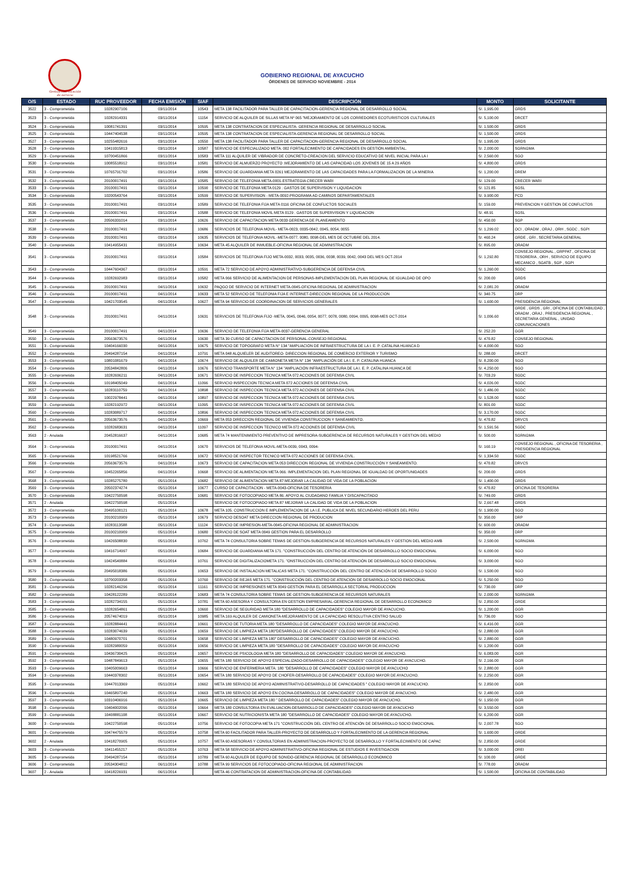Gestión con vocación de servicio
GOBIERNO REGIONAL DE AYACUCHO
ÓRDENES DE SERVICIO NOVIEMBRE - 2014
| O/S | ESTADO | RUC PROVEEDOR | FECHA EMISIÓN | SIAF | DESCRIPCIÓN | MONTO | SOLICITANTE |
| --- | --- | --- | --- | --- | --- | --- | --- |
| 3522 | 3 - Comprometida | 10282907106 | 03/11/2014 | 10543 | META 138 FACILITADOR PARA TALLER DE CAPACITACION-GERENCIA REGIONAL DE DESARROLLO SOCIAL | S/. 1,995.00 | GRDS |
| 3523 | 3 - Comprometida | 10282914331 | 03/11/2014 | 11154 | SERVICIO DE ALQUILER DE SILLAS META Nº 065 "MEJORAMIENTO DE LOS CORREDORES ECOTURISTICOS CULTURALES | S/. 5,100.00 | DRCET |
| 3524 | 3 - Comprometida | 10081741391 | 03/11/2014 | 10595 | META 138 CONTRATACION DE ESPECIALISTA- GERENCIA REGIONAL DE DESARROLLO SOCIAL | S/. 1,500.00 | GRDS |
| 3525 | 3 - Comprometida | 10447404538 | 03/11/2014 | 10595 | META 138 CONTRATACION DE ESPECIALISTA-GERENCIA REGIONAL DE DESARROLLO SOCIAL | S/. 1,500.00 | GRDS |
| 3527 | 3 - Comprometida | 10255482616 | 03/11/2014 | 10550 | META 138 FACILITADOR PARA TALLER DE CAPACITACION-GERENCIA REGIONAL DE DESARROLLO SOCIAL | S/. 1,995.00 | GRDS |
| 3528 | 3 - Comprometida | 10419315813 | 03/11/2014 | 10587 | SERVICIO DE ESPECIALIZADO META: 002 FORTALECIMIENTO DE CAPACIDADES EN GESTIÓN AMBIENTAL. | S/. 2,000.00 | SGRNGMA |
| 3529 | 3 - Comprometida | 10700451866 | 03/11/2014 | 10583 | META 111 ALQUILER DE VIBRADOR DE CONCRETO-CREACION DEL SERVICIO EDUCATIVO DE NIVEL INICIAL PARA LA I | S/. 2,560.00 | SGO |
| 3530 | 3 - Comprometida | 10085518912 | 03/11/2014 | 10581 | SERVICIO DE ALMUERZO PROYECTO :MEJORAMIENTO DE LAS CAPACIDAD LOS JOVENES DE 15 A 29 AÑOS | S/. 4,800.00 | GRDS |
| 3531 | 3 - Comprometida | 10765791702 | 03/11/2014 | 10586 | SERVICIO DE GUARDIANIA META 0261 MEJORAMIENTO DE LAS CAPACIDADES PARA LA FORMALIZACION DE LA MINERIA | S/. 1,200.00 | DREM |
| 3532 | 3 - Comprometida | 20100017491 | 03/11/2014 | 10585 | SERVICIO DE TELEFONIA META-0001-ESTRATEGIA CRECER WARI | S/. 129.00 | CRECER WARI |
| 3533 | 3 - Comprometida | 20100017491 | 03/11/2014 | 10590 | SERVICIO DE TELEFONIA META 0129 : GASTOS DE SUPERVISION Y LIQUIDACION | S/. 121.85 | SGSL |
| 3534 | 3 - Comprometida | 10200543764 | 03/11/2014 | 10599 | SERVICIO DE SUPERVISION - META-0092-PROGRAMA AD CAMINOS DEPARTAMENTALES | S/. 9,900.00 | PCD |
| 3535 | 3 - Comprometida | 20100017491 | 03/11/2014 | 10589 | SERVICIO DE TELEFONIA FIJA META 0116 OFICINA DE CONFLICTOS SOCIALES | S/. 159.00 | PREVENCION Y GESTION DE CONFLICTOS |
| 3536 | 3 - Comprometida | 20100017491 | 03/11/2014 | 10588 | SERVICIO DE TELEFONIA MOVIL META 0129 : GASTOS DE SUPERVISION Y LIQUIDACION | S/. 48.91 | SGSL |
| 3537 | 3 - Comprometida | 20506331014 | 03/11/2014 | 10626 | SERVICIO DE CAPACITACION META 0033 GERENCIA DE PLANEAMIENTO | S/. 450.00 | SGP |
| 3538 | 3 - Comprometida | 20100017491 | 03/11/2014 | 10686 | SERVICIOS DE TELEFONIA MOVIL- META-0023, 0035-0042, 0045, 0054, 0055 | S/. 1,299.02 | OCI , ORADM , ORAJ , ORH , SGDC , SGPI |
| 3539 | 3 - Comprometida | 20100017491 | 03/11/2014 | 10635 | SERVICIOS DE TELEFONIA MOVIL -META-0077, 0080, 0098-DEL MES DE OCTUBRE DEL 2014. | S/. 460.24 | GRDE , GRI , SECRETARIA GENERAL |
| 3540 | 3 - Comprometida | 10414955431 | 03/11/2014 | 10634 | META 45 ALQUILER DE INMUEBLE-OFICINA REGIONAL DE ADMINISTRACION | S/. 895.00 | ORADM |
| 3541 | 3 - Comprometida | 20100017491 | 03/11/2014 | 10584 | SERVICIOS DE TELEFONIA FIJO META-0032, 0033, 0035, 0036, 0038, 0039, 0042, 0043 DEL MES OCT-2014 | S/. 1,292.80 | CONSEJO REGIONAL , GRPPAT , OFICINA DE TESORERIA , ORH , SERVICIO DE EQUIPO MECANICO , SGATB , SGP , SGPI |
| 3543 | 3 - Comprometida | 10447604367 | 03/11/2014 | 10591 | META 72 SERVICIO DE APOYO ADMINISTRATIVO-SUBGERENCIA DE DEFENSA CIVIL | S/. 1,260.00 | SGDC |
| 3544 | 3 - Comprometida | 10282692983 | 03/11/2014 | 10582 | META 066 SERVICIO DE ALIMENTACION DE PERSONAS-IMPLEMENTACION DEL PLAN REGIONAL DE IGUALDAD DE OPO | S/. 200.00 | GRDS |
| 3545 | 3 - Comprometida | 20100017491 | 04/11/2014 | 10632 | PAQGO DE SERVICIO DE INTERNET META-0045-OFICINA REGIONAL DE ADMINISTRACION | S/. 2,081.20 | ORADM |
| 3546 | 3 - Comprometida | 20100017491 | 04/11/2014 | 10633 | META 52 SERVICIO DE TELEFONIA FIJA E INTERNET-DIRECCION REGIONAL DE LA PRODUCCION | S/. 340.75 | DRP |
| 3547 | 3 - Comprometida | 10421703545 | 04/11/2014 | 10627 | META 94 SERVICIO DE COORDINACION DE SERVICIOS GENERALES | S/. 1,600.00 | PRESIDENCIA REGIONAL |
| 3548 | 3 - Comprometida | 20100017491 | 04/11/2014 | 10631 | SERVICIOS DE TELEFONIA FIJO -META, 0045, 0046, 0054, 0077, 0078, 0080, 0094, 0095, 0098-MES OCT-2014 | S/. 1,006.60 | GRDE , GRDS , GRI , OFICINA DE CONTABILIDAD , ORADM , ORAJ , PRESIDENCIA REGIONAL , SECRETARIA GENERAL , UNIDAD COMUNICACIONES |
| 3549 | 3 - Comprometida | 20100017491 | 04/11/2014 | 10636 | SERVICIO DE TELEFONIA FIJA META-0037-GERENCIA GENERAL | S/. 252.20 | GGR |
| 3550 | 3 - Comprometida | 20563673576 | 04/11/2014 | 10630 | META 39 CURSO DE CAPACITACION DE PERSONAL-CONSEJO REGIONAL | S/. 470.82 | CONSEJO REGIONAL |
| 3551 | 3 - Comprometida | 10404166030 | 04/11/2014 | 10675 | SERVICIO DE TOPOGRAFO META N° 134 "AMPLIACIÓN DE INFRAESTRUCTURA DE LA I. E. P. CATALINA HUANCA D | S/. 4,000.00 | SGO |
| 3552 | 3 - Comprometida | 20494287154 | 04/11/2014 | 10791 | META 048 ALQUIELER DE AUDITOREO- DIRECCION REGIONAL DE COMERCIO EXTERIOR Y TURISMO | S/. 288.00 | DRCET |
| 3553 | 3 - Comprometida | 10801081679 | 04/11/2014 | 10674 | SERVICIO DE ALQUILER DE CAMIONETA META N° 134 "AMPLIACIÓN DE LA I. E. P. CATALINA HUANCA | S/. 8,200.00 | SGO |
| 3554 | 3 - Comprometida | 20534842806 | 04/11/2014 | 10676 | SERVICIO TRANSPORTE META N° 134 "AMPLIACIÓN INFRAESTRUCTURA DE LA I. E. P. CATALINA HUANCA DE | S/. 4,250.00 | SGO |
| 3555 | 3 - Comprometida | 10282606211 | 04/11/2014 | 10671 | SERVICIO DE INSPECCION TECNICA META 072 ACCIONES DE DEFENSA CIVIL | S/. 703.29 | SGDC |
| 3556 | 3 - Comprometida | 10198405049 | 04/11/2014 | 11096 | SERVICIO INSPECCION TECNICA META 072 ACCIONES DE DEFENSA CIVIL | S/. 4,026.00 | SGDC |
| 3557 | 3 - Comprometida | 10283110759 | 04/11/2014 | 10898 | SERVICIO DE INSPECCION TECNICA META 072 ACCIONES DE DEFENSA CIVIL | S/. 1,486.00 | SGDC |
| 3558 | 3 - Comprometida | 10022978441 | 04/11/2014 | 10897 | SERVICIO DE INSPECCION TECNICA META 072 ACCIONES DE DEFENSA CIVIL | S/. 1,528.00 | SGDC |
| 3559 | 3 - Comprometida | 10282192972 | 04/11/2014 | 11095 | SERVICIO DE INSPECCION TECNICA META 072 ACCIONES DE DEFENSA CIVIL | S/. 801.00 | SGDC |
| 3560 | 3 - Comprometida | 10283089717 | 04/11/2014 | 10896 | SERVICIO DE INSPECCION TECNICA META 072 ACCIONES DE DEFENSA CIVIL | S/. 3,170.00 | SGDC |
| 3561 | 3 - Comprometida | 20563673576 | 04/11/2014 | 10669 | META 053 DIRECCION REGIONAL DE VIVIENDA CONSTRUCCION Y SANEAMIENTO. | S/. 470.82 | DRVCS |
| 3562 | 3 - Comprometida | 10282683631 | 04/11/2014 | 11097 | SERVICIO DE INSPECCION TECNICO META 072 ACCIONES DE DEFENSA CIVIL | S/. 1,591.56 | SGDC |
| 3563 | 2 - Anulada | 20452816637 | 04/11/2014 | 10685 | META 74 MANTENIMIENTO PREVENTIVO DE IMPRESORA-SUBGERENCIA DE RECURSOS NATURALES Y GESTION DEL MEDIO | S/. 500.00 | SGRNGMA |
| 3564 | 3 - Comprometida | 20100017491 | 04/11/2014 | 10670 | SERVICIOS DE TELEFONIA MOVIL-META-0039, 0043, 0094- | S/. 160.19 | CONSEJO REGIONAL , OFICINA DE TESORERIA , PRESIDENCIA REGIONAL |
| 3565 | 3 - Comprometida | 10198521766 | 04/11/2014 | 10672 | SERVICIO DE INSPECTOR TECNICO META 072 ACCIONES DE DEFENSA CIVIL. | S/. 1,334.50 | SGDC |
| 3566 | 3 - Comprometida | 20563673576 | 04/11/2014 | 10673 | SERVICIO DE CAPACITACION META 053 DIRECCION REGIONAL DE VIVIENDA CONSTRUCCIÓN Y SANEAMIENTO. | S/. 470.82 | DRVCS |
| 3567 | 3 - Comprometida | 10452265856 | 04/11/2014 | 10668 | SERVICIO DE ALIMENTACION META 066: IMPLEMENTACION DEL PLAN REGIONAL DE IGUALDAD DE OPORTUNIDADES | S/. 200.00 | GRDS |
| 3568 | 3 - Comprometida | 10285275780 | 05/11/2014 | 10682 | SERVICIO DE ALIMENTACION META 87:MEJORAR LA CALIDAD DE VIDA DE LA POBLACION | S/. 1,400.00 | GRDS |
| 3569 | 3 - Comprometida | 20502374274 | 05/11/2014 | 10677 | CURSO DE CAPACITACION - META-0043-OFICINA DE TESORERIA | S/. 470.82 | OFICINA DE TESORERIA |
| 3570 | 3 - Comprometida | 10422750598 | 05/11/2014 | 10681 | SERVICIO DE FOTOCOPIADO META 86: APOYO AL CIUDADANO FAMILIA Y DISCAPACITADO | S/. 749.00 | GRDS |
| 3571 | 2 - Anulada | 10422750598 | 05/11/2014 | | SERVICIO DE FOTOCOPIADO META:87 MEJORAR LA CALIDAD DE VIDA DE LA POBLACION | S/. 2,667.48 | GRDS |
| 3572 | 3 - Comprometida | 20495100121 | 05/11/2014 | 10678 | META 105: CONSTRUCCION E IMPLEMENTACION DE LA I.E. PUBLICA DE NIVEL SECUNDARIO HEROES DEL PERU | S/. 1,900.00 | SGO |
| 3573 | 3 - Comprometida | 20100210909 | 05/11/2014 | 10679 | SERVICIO DESOAT META DIRECCION REGIONAL DE PRODUCION | S/. 350.00 | DRP |
| 3574 | 3 - Comprometida | 10283113588 | 05/11/2014 | 11124 | SERVICIO DE IMPRESION-META-0045-OFICINA REGIONAL DE ADMINISTRACION | S/. 600.00 | ORADM |
| 3575 | 3 - Comprometida | 20100210909 | 05/11/2014 | 10680 | SERVICIO DE SOAT META 0049 GESTION PARA EL DESARROLLO | S/. 350.00 | DRP |
| 3576 | 3 - Comprometida | 10426508830 | 05/11/2014 | 10762 | META 74 CONSULTORIA SOBRE TEMAS DE GESTION-SUBGERENCIA DE RECURSOS NATURALES Y GESTION DEL MEDIO AMB | S/. 2,500.00 | SGRNGMA |
| 3577 | 3 - Comprometida | 10416714997 | 05/11/2014 | 10684 | SERVICIO DE GUARDIANIA META 171: "CONSTRUCCIÓN DEL CENTRO DE ATENCIÓN DE DESARROLLO SOCIO EMOCIONAL | S/. 6,000.00 | SGO |
| 3578 | 3 - Comprometida | 10424540884 | 05/11/2014 | 10761 | SERVICIO DE DIGITALIZACIOMETA 171: "ONSTRUCCIÓN DEL CENTRO DE ATENCIÓN DE DESARROLLO SOCIO EMOCIONAL | S/. 3,000.00 | SGO |
| 3579 | 3 - Comprometida | 20495018386 | 05/11/2014 | 10653 | SERVICIO DE INSTALACION METALICAS META 171: "CONSTRUCCIÓN DEL CENTRO DE ATENCIÓN DE DESARROLLO SOCIO | S/. 1,500.00 | SGO |
| 3580 | 3 - Comprometida | 10700203358 | 05/11/2014 | 10760 | SERVICIO DE REJAS META 171: "CONSTRUCCIÓN DEL CENTRO DE ATENCIÓN DE DESARROLLO SOCIO EMOCIONAL | S/. 5,250.00 | SGO |
| 3581 | 3 - Comprometida | 10282146296 | 05/11/2014 | 11161 | SERVICIO DE IMPRESIONES META 0049 GESTION PARA EL DESARROLLA SECTORIAL PRODUCCION | S/. 730.00 | DRP |
| 3582 | 3 - Comprometida | 10428122289 | 05/11/2014 | 10683 | META 74 CONSULTORIA SOBRE TEMAS DE GESTION-SUBGERENCIA DE RECURSOS NATURALES | S/. 2,000.00 | SGRNGMA |
| 3583 | 3 - Comprometida | 10282734155 | 05/11/2014 | 10781 | META 60 ASESORIA Y CONSULTORIA EN GESTION EMPRESARIAL-GERENCIA REGIONAL DE DESARROLLO ECONOMICO | S/. 2,850.00 | GRDE |
| 3585 | 3 - Comprometida | 10282654861 | 05/11/2014 | 10660 | SERVICIO DE SEGURIDAD META 180 "DESARROLLO DE CAPACIDADES" COLEGIO MAYOR DE AYACUCHO. | S/. 1,200.00 | GGR |
| 3586 | 3 - Comprometida | 20574674019 | 05/11/2014 | 10985 | META:169 ALQUILER DE CAMIONETA-MEJORAMIENTO DE LA CAPACIDAD RESOLUTIVA CENTRO SALUD | S/. 736.00 | SGO |
| 3587 | 3 - Comprometida | 10282884441 | 05/11/2014 | 10661 | SERVICIO DE TUTORIA META:180 "DESARROLLO DE CAPACIDADES" COLEGIO MAYOR DE AYACUCHO. | S/. 6,416.00 | GGR |
| 3588 | 3 - Comprometida | 10283074639 | 05/11/2014 | 10659 | SERVICIO DE LIMPIEZA META 180"DESARROLLO DE CAPACIDADES" COLEGIO MAYOR DE AYACUCHO. | S/. 2,880.00 | GGR |
| 3589 | 3 - Comprometida | 10480970701 | 05/11/2014 | 10658 | SERVICIO DE LIMPIEZA META 180" DESARROLLO DE CAPACIDADES" COLEGIO MAYOR DE AYACUCHO. | S/. 2,880.00 | GGR |
| 3590 | 3 - Comprometida | 10282980059 | 05/11/2014 | 10656 | SERVICIO DE LIMPIEZA META:180 "DESARROLLO DE CAPACIDADES" COLEGIO MAYOR DE AYACUCHO | S/. 1,200.00 | GGR |
| 3591 | 3 - Comprometida | 10436730425 | 05/11/2014 | 10657 | SERVICIO DE PSICOLOGIA META 180 "DESARROLLO DE CAPACIDADES" COLEGIO MAYOR DE AYACUCHO. | S/. 6,083.00 | GGR |
| 3592 | 3 - Comprometida | 10487849613 | 05/11/2014 | 10655 | META 180 SERVICIO DE APOYO ESPECIALIZADO-DESARROLLO DE CAPACIDADES" COLEGIO MAYOR DE AYACUCHO. | S/. 2,166.00 | GGR |
| 3593 | 3 - Comprometida | 10405009663 | 05/11/2014 | 10666 | SERVICIO DE ENFERMERIA META: 180 "DESARROLLO DE CAPACIDADES" COLEGIO MAYOR DE AYACUCHO | S/. 2,880.00 | GGR |
| 3594 | 3 - Comprometida | 10440378302 | 05/11/2014 | 10654 | META 180 SERVICIO DE APOYO DE CHOFER-DESARROLLO DE CAPACIDADES" COLEGIO MAYOR DE AYACUCHO. | S/. 2,250.00 | GGR |
| 3595 | 3 - Comprometida | 10447013369 | 05/11/2014 | 10662 | META 180 SERVICIO DE APOYO ADMINISTRATIVO-DESARROLLO DE CAPACIDADES " COLEGIO MAYOR DE AYACUCHO. | S/. 2,850.00 | GGR |
| 3596 | 3 - Comprometida | 10465897240 | 05/11/2014 | 10663 | META 180 SERVICIO DE APOYO EN COCINA-DESARROLLO DE CAPACIDADES" COLEGIO MAYOR DE AYACUCHO. | S/. 2,480.00 | GGR |
| 3597 | 3 - Comprometida | 10310406916 | 05/11/2014 | 10665 | SERVICIO DE LIMPIEZA META 180 " DESARROLLO DE CAPACIDADES" COLEGIO MAYOR DE AYACUCHO. | S/. 1,950.00 | GGR |
| 3598 | 3 - Comprometida | 10404002096 | 05/11/2014 | 10664 | META 180 CONSULTORIA EN EVALUACION-DESARROLLO DE CAPACIDADES" COLEGIO MAYOR DE AYACUCHO | S/. 3,550.00 | GGR |
| 3599 | 3 - Comprometida | 10408881108 | 05/11/2014 | 10667 | SERVICIO DE NUTRICIONISTA META 180 "DESARROLLO DE CAPACIDADES" COLEGIO MAYOR DE AYACUCHO. | S/. 6,200.00 | GGR |
| 3600 | 3 - Comprometida | 10422750598 | 05/11/2014 | 10756 | SERVICIO DE FOTOCOPIA META 171 "CONSTRUCCIÓN DEL CENTRO DE ATENCIÓN DE DESARROLLO SOCIO EMOCIONAL | S/. 2,007.78 | SGO |
| 3601 | 3 - Comprometida | 10474475579 | 05/11/2014 | 10758 | META 60 FACILITADOR PARA TALLER-PROYECTO DE DESARROLLO Y FORTALECIMIENTO DE LA GERENCIA REGIONAL | S/. 1,600.00 | GRDE |
| 3602 | 2 - Anulada | 10418270905 | 05/11/2014 | 10757 | META 60 ASESORIAS Y CONSULTORIAS EN ADMINISTRACION-PROYECTO DE DESARROLLO Y FORTALECIMIENTO DE CAPAC | S/. 2,850.00 | GRDE |
| 3603 | 3 - Comprometida | 10411455217 | 05/11/2014 | 10763 | META 58 SERVICIO DE APOYO ADMINISTRATIVO-OFICINA REGIONAL DE ESTUDIOS E INVESTIGACION | S/. 3,000.00 | OREI |
| 3605 | 3 - Comprometida | 20494287154 | 05/11/2014 | 10789 | META 60 ALQUILER DE EQUIPO DE SONIDO-GERENCIA REGIONAL DE DESARROLLO ECONOMICO | S/. 100.00 | GRDE |
| 3606 | 3 - Comprometida | 20534304812 | 06/11/2014 | 10788 | META 99 SERVICIOS DE FOTOCOPIADO-OFICINA REGIONAL DE ADMINISTRACION | S/. 778.00 | ORADM |
| 3607 | 2 - Anulada | 10418226931 | 06/11/2014 | | META 46 CONTRATACION DE ADMINISTRACION-OFICINA DE CONTABILIDAD | S/. 1,500.00 | OFICINA DE CONTABILIDAD |